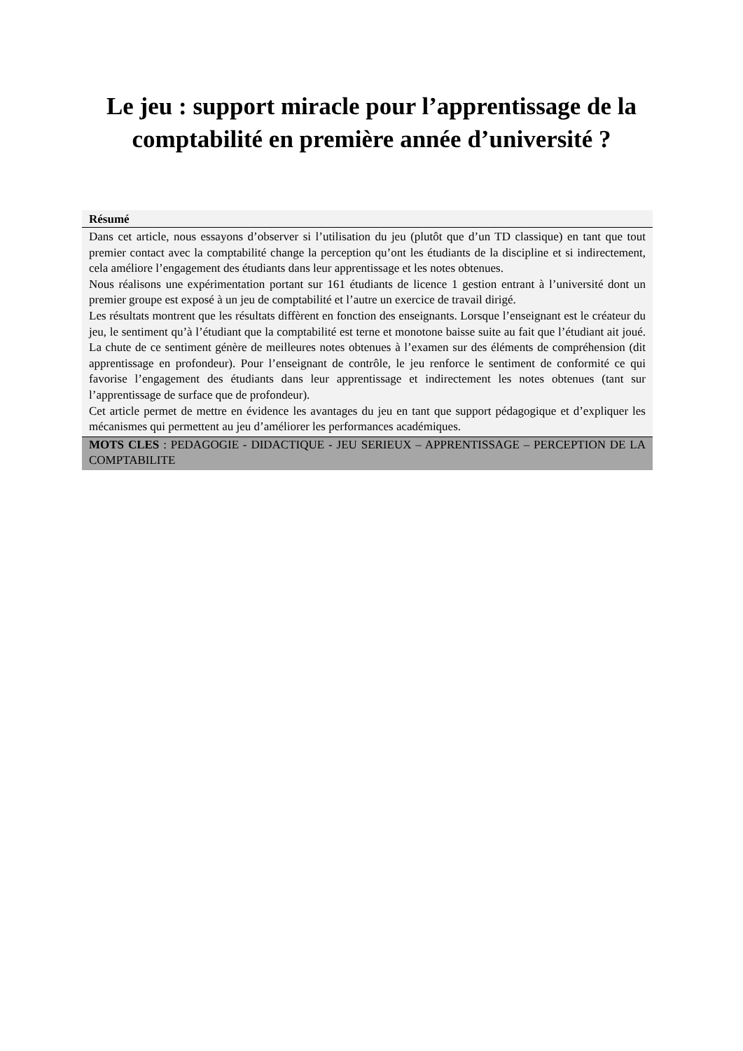Le jeu : support miracle pour l’apprentissage de la
comptabilité en première année d’université ?
Résumé
Dans cet article, nous essayons d’observer si l’utilisation du jeu (plutôt que d’un TD classique) en tant que tout premier contact avec la comptabilité change la perception qu’ont les étudiants de la discipline et si indirectement, cela améliore l’engagement des étudiants dans leur apprentissage et les notes obtenues.
Nous réalisons une expérimentation portant sur 161 étudiants de licence 1 gestion entrant à l’université dont un premier groupe est exposé à un jeu de comptabilité et l’autre un exercice de travail dirigé.
Les résultats montrent que les résultats diffèrent en fonction des enseignants. Lorsque l’enseignant est le créateur du jeu, le sentiment qu’à l’étudiant que la comptabilité est terne et monotone baisse suite au fait que l’étudiant ait joué. La chute de ce sentiment génère de meilleures notes obtenues à l’examen sur des éléments de compréhension (dit apprentissage en profondeur). Pour l’enseignant de contrôle, le jeu renforce le sentiment de conformité ce qui favorise l’engagement des étudiants dans leur apprentissage et indirectement les notes obtenues (tant sur l’apprentissage de surface que de profondeur).
Cet article permet de mettre en évidence les avantages du jeu en tant que support pédagogique et d’expliquer les mécanismes qui permettent au jeu d’améliorer les performances académiques.
MOTS CLES : PEDAGOGIE - DIDACTIQUE - JEU SERIEUX – APPRENTISSAGE – PERCEPTION DE LA COMPTABILITE